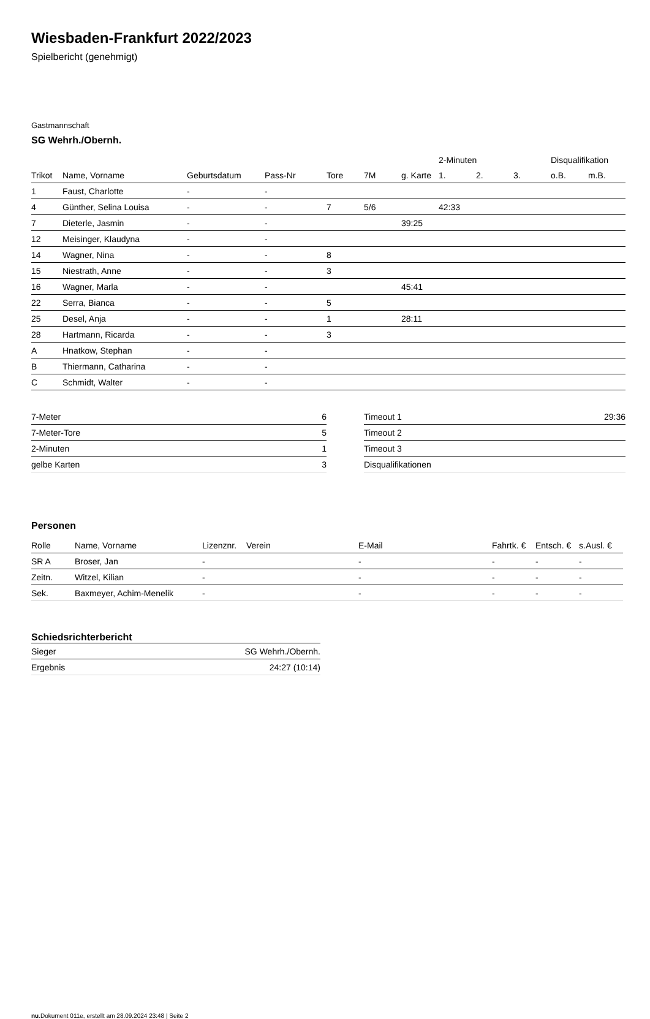Wiesbaden-Frankfurt 2022/2023
Spielbericht (genehmigt)
Gastmannschaft
SG Wehrh./Obernh.
| | | | | | | | 2-Minuten | | | Disqualifikation | |
| --- | --- | --- | --- | --- | --- | --- | --- | --- | --- | --- | --- |
| Trikot | Name, Vorname | Geburtsdatum | Pass-Nr | Tore | 7M | g. Karte | 1. | 2. | 3. | o.B. | m.B. |
| 1 | Faust, Charlotte | - | - | | | | | | | | |
| 4 | Günther, Selina Louisa | - | - | 7 | 5/6 | | 42:33 | | | | |
| 7 | Dieterle, Jasmin | - | - | | | 39:25 | | | | | |
| 12 | Meisinger, Klaudyna | - | - | | | | | | | | |
| 14 | Wagner, Nina | - | - | 8 | | | | | | | |
| 15 | Niestrath, Anne | - | - | 3 | | | | | | | |
| 16 | Wagner, Marla | - | - | | | 45:41 | | | | | |
| 22 | Serra, Bianca | - | - | 5 | | | | | | | |
| 25 | Desel, Anja | - | - | 1 | | 28:11 | | | | | |
| 28 | Hartmann, Ricarda | - | - | 3 | | | | | | | |
| A | Hnatkow, Stephan | - | - | | | | | | | | |
| B | Thiermann, Catharina | - | - | | | | | | | | |
| C | Schmidt, Walter | - | - | | | | | | | | |
| 7-Meter | 6 |
| 7-Meter-Tore | 5 |
| 2-Minuten | 1 |
| gelbe Karten | 3 |
| Timeout 1 | 29:36 |
| Timeout 2 | |
| Timeout 3 | |
| Disqualifikationen | |
Personen
| Rolle | Name, Vorname | Lizenznr. | Verein | E-Mail | Fahrtk. € | Entsch. € | s.Ausl. € |
| --- | --- | --- | --- | --- | --- | --- | --- |
| SR A | Broser, Jan | - | | - | - | - | - |
| Zeitn. | Witzel, Kilian | - | | - | - | - | - |
| Sek. | Baxmeyer, Achim-Menelik | - | | - | - | - | - |
Schiedsrichterbericht
| Sieger | SG Wehrh./Obernh. |
| Ergebnis | 24:27 (10:14) |
nu.Dokument 011e, erstellt am 28.09.2024 23:48 | Seite 2